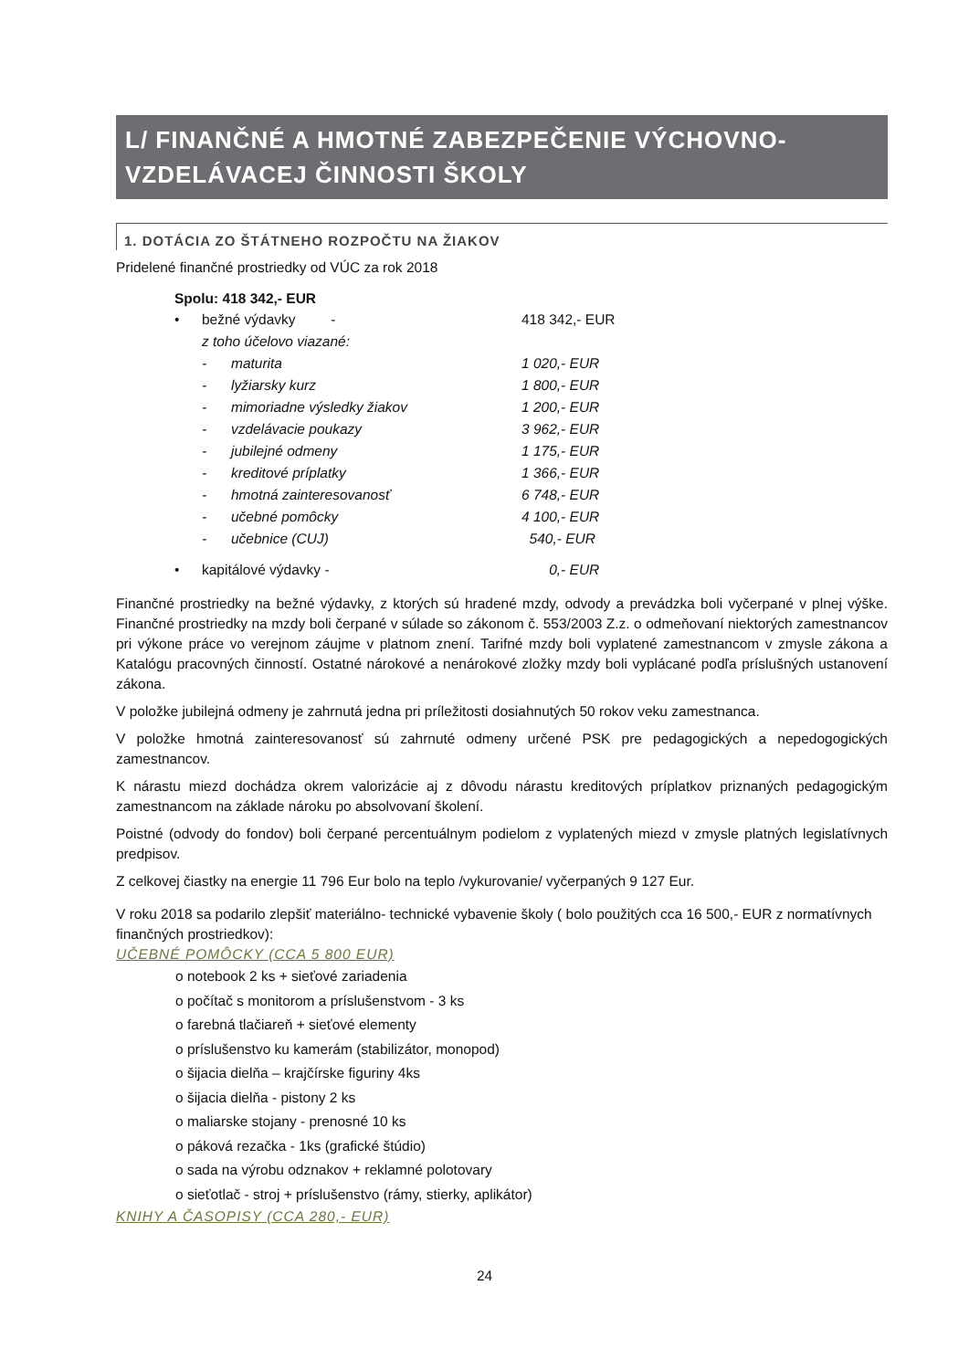L/ FINANČNÉ A HMOTNÉ ZABEZPEČENIE VÝCHOVNO-
VZDELÁVACEJ ČINNOSTI ŠKOLY
1. DOTÁCIA ZO ŠTÁTNEHO ROZPOČTU NA ŽIAKOV
Pridelené finančné prostriedky od VÚC za rok 2018
Spolu: 418 342,- EUR
• bežné výdavky - 418 342,- EUR
z toho účelovo viazané:
- maturita 1 020,- EUR
- lyžiarsky kurz 1 800,- EUR
- mimoriadne výsledky žiakov 1 200,- EUR
- vzdelávacie poukazy 3 962,- EUR
- jubilejné odmeny 1 175,- EUR
- kreditové príplatky 1 366,- EUR
- hmotná zainteresovanosť 6 748,- EUR
- učebné pomôcky 4 100,- EUR
- učebnice (CUJ) 540,- EUR
• kapitálové výdavky - 0,- EUR
Finančné prostriedky na bežné výdavky, z ktorých sú hradené mzdy, odvody a prevádzka boli vyčerpané v plnej výške. Finančné prostriedky na mzdy boli čerpané v súlade so zákonom č. 553/2003 Z.z. o odmeňovaní niektorých zamestnancov pri výkone práce vo verejnom záujme v platnom znení. Tarifné mzdy boli vyplatené zamestnancom v zmysle zákona a Katalógu pracovných činností. Ostatné nárokové a nenárokové zložky mzdy boli vyplácané podľa príslušných ustanovení zákona.
V položke jubilejná odmeny je zahrnutá jedna pri príležitosti dosiahnutých 50 rokov veku zamestnanca.
V položke hmotná zainteresovanosť sú zahrnuté odmeny určené PSK pre pedagogických a nepedogogických zamestnancov.
K nárastu miezd dochádza okrem valorizácie aj z dôvodu nárastu kreditových príplatkov priznaných pedagogickým zamestnancom na základe nároku po absolvovaní školení.
Poistné (odvody do fondov) boli čerpané percentuálnym podielom z vyplatených miezd v zmysle platných legislatívnych predpisov.
Z celkovej čiastky na energie 11 796 Eur bolo na teplo /vykurovanie/ vyčerpaných 9 127 Eur.
V roku 2018 sa podarilo zlepšiť materiálno- technické vybavenie školy ( bolo použitých cca 16 500,- EUR z normatívnych finančných prostriedkov):
UČEBNÉ POMÔCKY (CCA 5 800 EUR)
o notebook 2 ks + sieťové zariadenia
o počítač s monitorom a príslušenstvom - 3 ks
o farebná tlačiareň + sieťové elementy
o príslušenstvo ku kamerám (stabilizátor, monopod)
o šijacia dielňa – krajčírske figuriny 4ks
o šijacia dielňa - pistony 2 ks
o maliarske stojany - prenosné 10 ks
o páková rezačka - 1ks (grafické štúdio)
o sada na výrobu odznakov + reklamné polotovary
o sieťotlač - stroj + príslušenstvo (rámy, stierky, aplikátor)
KNIHY A ČASOPISY (CCA 280,- EUR)
24